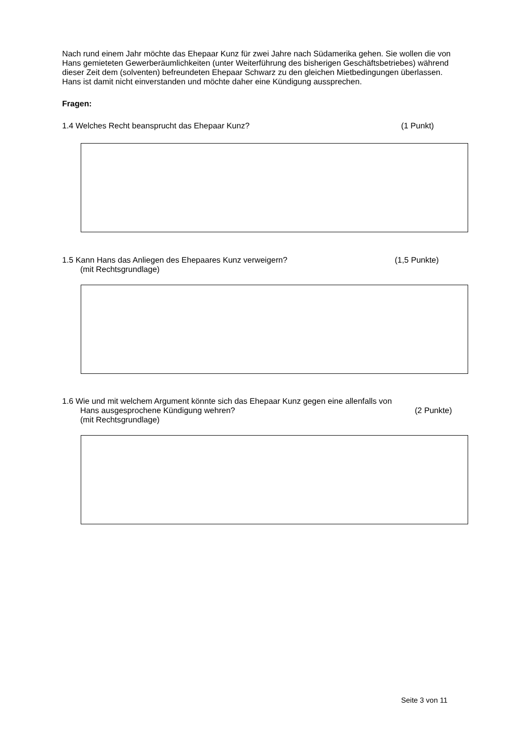Nach rund einem Jahr möchte das Ehepaar Kunz für zwei Jahre nach Südamerika gehen. Sie wollen die von Hans gemieteten Gewerberäumlichkeiten (unter Weiterführung des bisherigen Geschäftsbetriebes) während dieser Zeit dem (solventen) befreundeten Ehepaar Schwarz zu den gleichen Mietbedingungen überlassen. Hans ist damit nicht einverstanden und möchte daher eine Kündigung aussprechen.
Fragen:
1.4 Welches Recht beansprucht das Ehepaar Kunz? (1 Punkt)
1.5 Kann Hans das Anliegen des Ehepaares Kunz verweigern? (1,5 Punkte)
(mit Rechtsgrundlage)
1.6 Wie und mit welchem Argument könnte sich das Ehepaar Kunz gegen eine allenfalls von
Hans ausgesprochene Kündigung wehren? (2 Punkte)
(mit Rechtsgrundlage)
Seite 3 von 11